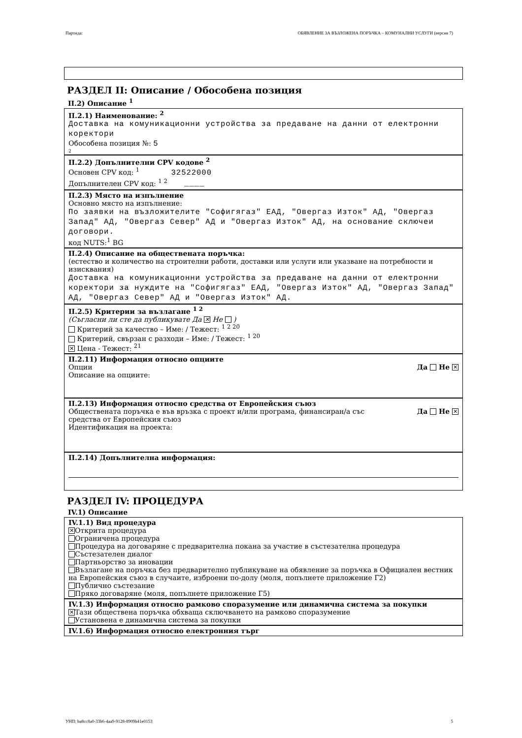Партида: ОБЯВЛЕНИЕ ЗА ВЪЗЛОЖЕНА ПОРЪЧКА – КОМУНАЛНИ УСЛУГИ (версия 7)
РАЗДЕЛ II: Описание / Обособена позиция
II.2) Описание <sup>1</sup>
II.2.1) Наименование: <sup>2</sup>
Доставка на комуникационни устройства за предаване на данни от електронни коректори
Обособена позиция №: 5
2
II.2.2) Допълнителни CPV кодове <sup>2</sup>
Основен CPV код: <sup>1</sup> 32522000
Допълнителен CPV код: <sup>1 2</sup> ____
II.2.3) Място на изпълнение
Основно място на изпълнение:
По заявки на възложителите "Софигягаз" ЕАД, "Овергаз Изток" АД, "Овергаз Запад" АД, "Овергаз Север" АД и "Овергаз Изток" АД, на основание сключеи договори.
код NUTS:<sup>1</sup> BG
II.2.4) Описание на обществената поръчка:
(естество и количество на строителни работи, доставки или услуги или указване на потребности и изисквания)
Доставка на комуникационни устройства за предаване на данни от електронни коректори за нуждите на "Софигягаз" ЕАД, "Овергаз Изток" АД, "Овергаз Запад" АД, "Овергаз Север" АД и "Овергаз Изток" АД.
II.2.5) Критерии за възлагане <sup>1 2</sup>
(Съгласни ли сте да публикувате Да ✕ Не )
Критерий за качество – Име: / Тежест: <sup>1 2 20</sup>
Критерий, свързан с разходи – Име: / Тежест: <sup>1 20</sup>
✕ Цена - Тежест: <sup>21</sup>
II.2.11) Информация относно опциите
Опции Да Не ✕
Описание на опциите:
II.2.13) Информация относно средства от Европейския съюз
Обществената поръчка е във връзка с проект и/или програма, финансиран/а със средства от Европейския съюз Да Не ✕
Идентификация на проекта:
II.2.14) Допълнителна информация:
РАЗДЕЛ IV: ПРОЦЕДУРА
IV.1) Описание
IV.1.1) Вид процедура
✕ Открита процедура
Ограничена процедура
Процедура на договаряне с предварителна покана за участие в състезателна процедура
Състезателен диалог
Партньорство за иновации
Възлагане на поръчка без предварително публикуване на обявление за поръчка в Официален вестник на Европейския съюз в случаите, изброени по-долу (моля, попълнете приложение Г2)
Публично състезание
Пряко договаряне (моля, попълнете приложение Г5)
IV.1.3) Информация относно рамково споразумение или динамична система за покупки
✕ Тази обществена поръчка обхваща сключването на рамково споразумение
Установена е динамична система за покупки
IV.1.6) Информация относно електронния търг
УНП: ba8cc8a0-33b6-4aa9-9128-8909b41e0153 5